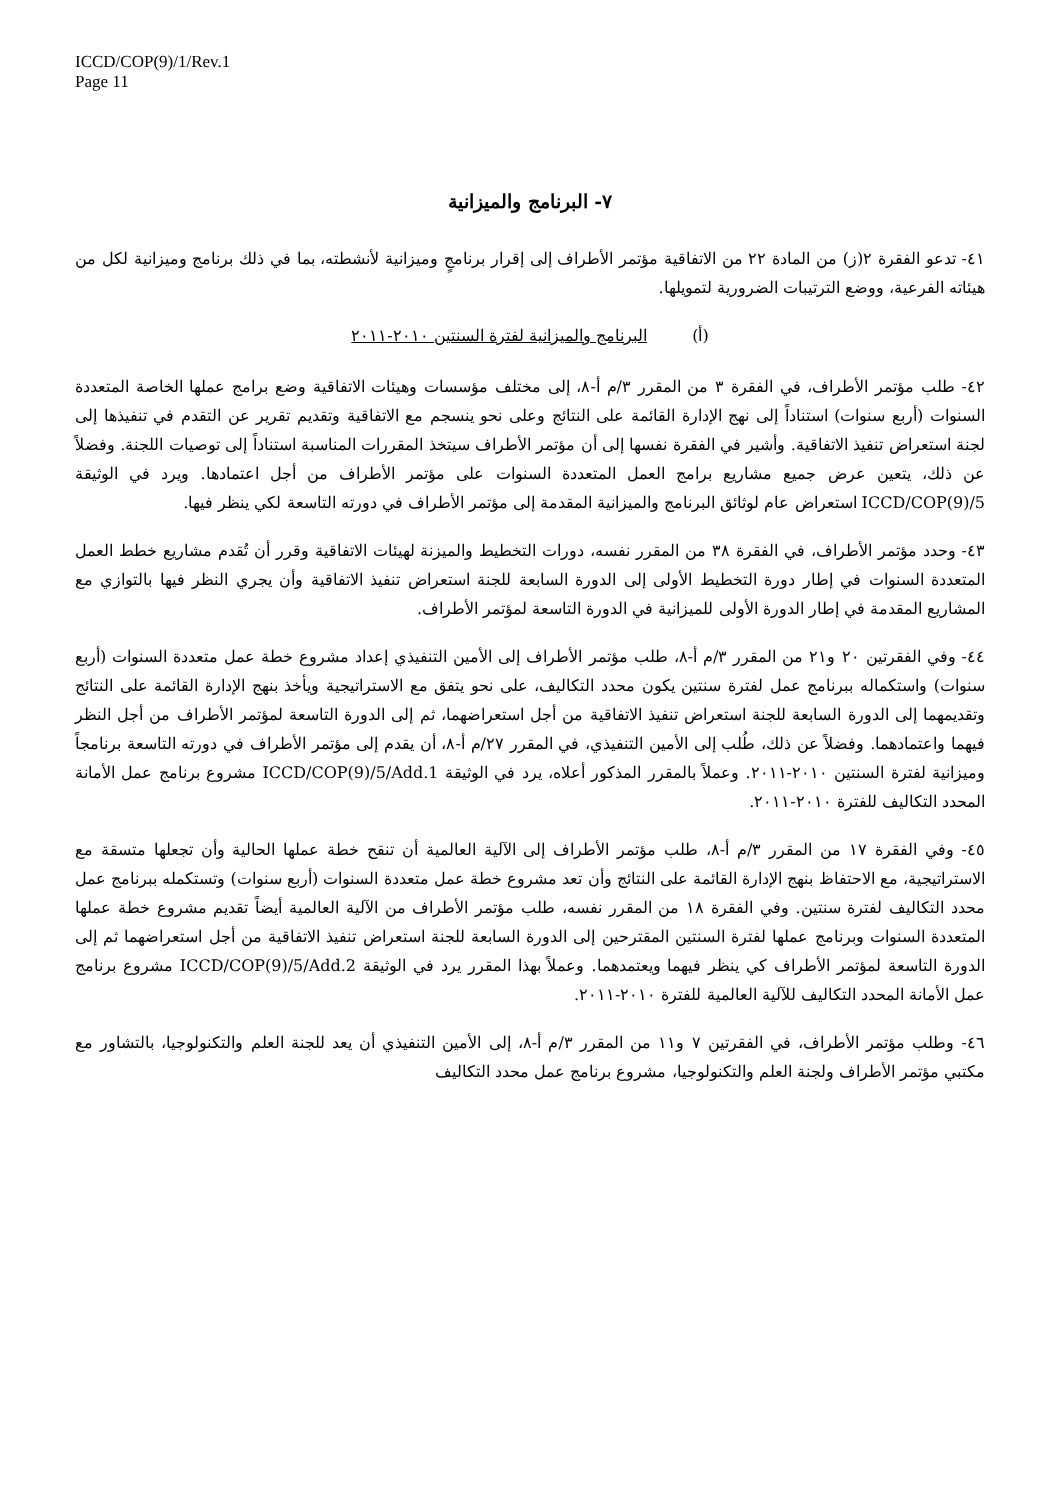ICCD/COP(9)/1/Rev.1
Page 11
٧- البرنامج والميزانية
٤١- تدعو الفقرة ٢(ز) من المادة ٢٢ من الاتفاقية مؤتمر الأطراف إلى إقرار برنامجٍ وميزانية لأنشطته، بما في ذلك برنامج وميزانية لكل من هيئاته الفرعية، ووضع الترتيبات الضرورية لتمويلها.
(أ) البرنامج والميزانية لفترة السنتين ٢٠١٠-٢٠١١
٤٢- طلب مؤتمر الأطراف، في الفقرة ٣ من المقرر ٣/م أ-٨، إلى مختلف مؤسسات وهيئات الاتفاقية وضع برامج عملها الخاصة المتعددة السنوات (أربع سنوات) استناداً إلى نهج الإدارة القائمة على النتائج وعلى نحو ينسجم مع الاتفاقية وتقديم تقرير عن التقدم في تنفيذها إلى لجنة استعراض تنفيذ الاتفاقية. وأشير في الفقرة نفسها إلى أن مؤتمر الأطراف سيتخذ المقررات المناسبة استناداً إلى توصيات اللجنة. وفضلاً عن ذلك، يتعين عرض جميع مشاريع برامج العمل المتعددة السنوات على مؤتمر الأطراف من أجل اعتمادها. ويرد في الوثيقة ICCD/COP(9)/5 استعراض عام لوثائق البرنامج والميزانية المقدمة إلى مؤتمر الأطراف في دورته التاسعة لكي ينظر فيها.
٤٣- وحدد مؤتمر الأطراف، في الفقرة ٣٨ من المقرر نفسه، دورات التخطيط والميزنة لهيئات الاتفاقية وقرر أن تُقدم مشاريع خطط العمل المتعددة السنوات في إطار دورة التخطيط الأولى إلى الدورة السابعة للجنة استعراض تنفيذ الاتفاقية وأن يجري النظر فيها بالتوازي مع المشاريع المقدمة في إطار الدورة الأولى للميزانية في الدورة التاسعة لمؤتمر الأطراف.
٤٤- وفي الفقرتين ٢٠ و٢١ من المقرر ٣/م أ-٨، طلب مؤتمر الأطراف إلى الأمين التنفيذي إعداد مشروع خطة عمل متعددة السنوات (أربع سنوات) واستكماله ببرنامج عمل لفترة سنتين يكون محدد التكاليف، على نحو يتفق مع الاستراتيجية ويأخذ بنهج الإدارة القائمة على النتائج وتقديمهما إلى الدورة السابعة للجنة استعراض تنفيذ الاتفاقية من أجل استعراضهما، ثم إلى الدورة التاسعة لمؤتمر الأطراف من أجل النظر فيهما واعتمادهما. وفضلاً عن ذلك، طُلب إلى الأمين التنفيذي، في المقرر ٢٧/م أ-٨، أن يقدم إلى مؤتمر الأطراف في دورته التاسعة برنامجاً وميزانية لفترة السنتين ٢٠١٠-٢٠١١. وعملاً بالمقرر المذكور أعلاه، يرد في الوثيقة ICCD/COP(9)/5/Add.1 مشروع برنامج عمل الأمانة المحدد التكاليف للفترة ٢٠١٠-٢٠١١.
٤٥- وفي الفقرة ١٧ من المقرر ٣/م أ-٨، طلب مؤتمر الأطراف إلى الآلية العالمية أن تنقح خطة عملها الحالية وأن تجعلها متسقة مع الاستراتيجية، مع الاحتفاظ بنهج الإدارة القائمة على النتائج وأن تعد مشروع خطة عمل متعددة السنوات (أربع سنوات) وتستكمله ببرنامج عمل محدد التكاليف لفترة سنتين. وفي الفقرة ١٨ من المقرر نفسه، طلب مؤتمر الأطراف من الآلية العالمية أيضاً تقديم مشروع خطة عملها المتعددة السنوات وبرنامج عملها لفترة السنتين المقترحين إلى الدورة السابعة للجنة استعراض تنفيذ الاتفاقية من أجل استعراضهما ثم إلى الدورة التاسعة لمؤتمر الأطراف كي ينظر فيهما ويعتمدهما. وعملاً بهذا المقرر يرد في الوثيقة ICCD/COP(9)/5/Add.2 مشروع برنامج عمل الأمانة المحدد التكاليف للآلية العالمية للفترة ٢٠١٠-٢٠١١.
٤٦- وطلب مؤتمر الأطراف، في الفقرتين ٧ و١١ من المقرر ٣/م أ-٨، إلى الأمين التنفيذي أن يعد للجنة العلم والتكنولوجيا، بالتشاور مع مكتبي مؤتمر الأطراف ولجنة العلم والتكنولوجيا، مشروع برنامج عمل محدد التكاليف